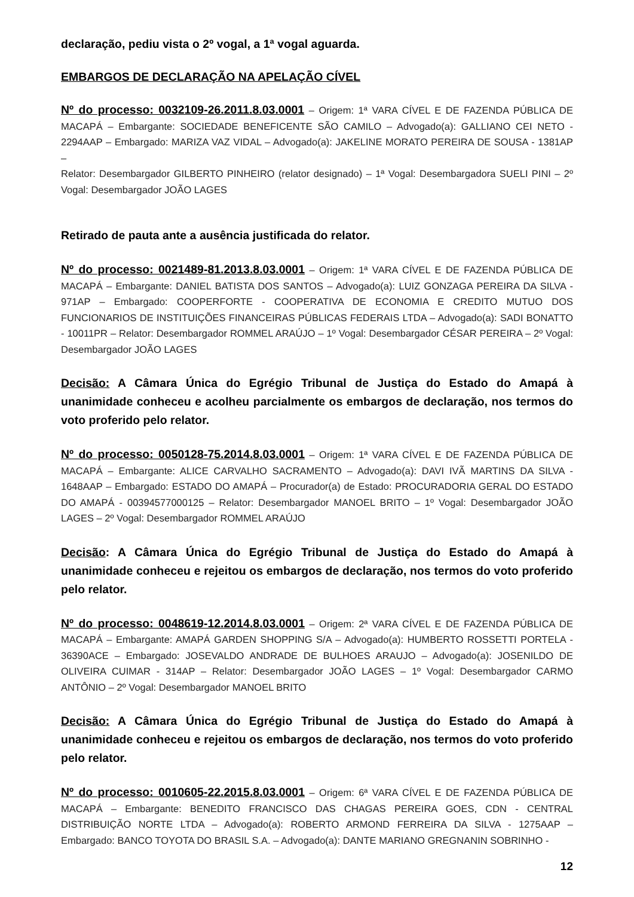declaração, pediu vista o 2º vogal, a 1ª vogal aguarda.
EMBARGOS DE DECLARAÇÃO NA APELAÇÃO CÍVEL
Nº do processo: 0032109-26.2011.8.03.0001 – Origem: 1ª VARA CÍVEL E DE FAZENDA PÚBLICA DE MACAPÁ – Embargante: SOCIEDADE BENEFICENTE SÃO CAMILO – Advogado(a): GALLIANO CEI NETO - 2294AAP – Embargado: MARIZA VAZ VIDAL – Advogado(a): JAKELINE MORATO PEREIRA DE SOUSA - 1381AP –
Relator: Desembargador GILBERTO PINHEIRO (relator designado) – 1ª Vogal: Desembargadora SUELI PINI – 2º Vogal: Desembargador JOÃO LAGES
Retirado de pauta ante a ausência justificada do relator.
Nº do processo: 0021489-81.2013.8.03.0001 – Origem: 1ª VARA CÍVEL E DE FAZENDA PÚBLICA DE MACAPÁ – Embargante: DANIEL BATISTA DOS SANTOS – Advogado(a): LUIZ GONZAGA PEREIRA DA SILVA - 971AP – Embargado: COOPERFORTE - COOPERATIVA DE ECONOMIA E CREDITO MUTUO DOS FUNCIONARIOS DE INSTITUIÇÕES FINANCEIRAS PÚBLICAS FEDERAIS LTDA – Advogado(a): SADI BONATTO - 10011PR – Relator: Desembargador ROMMEL ARAÚJO – 1º Vogal: Desembargador CÉSAR PEREIRA – 2º Vogal: Desembargador JOÃO LAGES
Decisão: A Câmara Única do Egrégio Tribunal de Justiça do Estado do Amapá à unanimidade conheceu e acolheu parcialmente os embargos de declaração, nos termos do voto proferido pelo relator.
Nº do processo: 0050128-75.2014.8.03.0001 – Origem: 1ª VARA CÍVEL E DE FAZENDA PÚBLICA DE MACAPÁ – Embargante: ALICE CARVALHO SACRAMENTO – Advogado(a): DAVI IVÃ MARTINS DA SILVA - 1648AAP – Embargado: ESTADO DO AMAPÁ – Procurador(a) de Estado: PROCURADORIA GERAL DO ESTADO DO AMAPÁ - 00394577000125 – Relator: Desembargador MANOEL BRITO – 1º Vogal: Desembargador JOÃO LAGES – 2º Vogal: Desembargador ROMMEL ARAÚJO
Decisão: A Câmara Única do Egrégio Tribunal de Justiça do Estado do Amapá à unanimidade conheceu e rejeitou os embargos de declaração, nos termos do voto proferido pelo relator.
Nº do processo: 0048619-12.2014.8.03.0001 – Origem: 2ª VARA CÍVEL E DE FAZENDA PÚBLICA DE MACAPÁ – Embargante: AMAPÁ GARDEN SHOPPING S/A – Advogado(a): HUMBERTO ROSSETTI PORTELA - 36390ACE – Embargado: JOSEVALDO ANDRADE DE BULHOES ARAUJO – Advogado(a): JOSENILDO DE OLIVEIRA CUIMAR - 314AP – Relator: Desembargador JOÃO LAGES – 1º Vogal: Desembargador CARMO ANTÔNIO – 2º Vogal: Desembargador MANOEL BRITO
Decisão: A Câmara Única do Egrégio Tribunal de Justiça do Estado do Amapá à unanimidade conheceu e rejeitou os embargos de declaração, nos termos do voto proferido pelo relator.
Nº do processo: 0010605-22.2015.8.03.0001 – Origem: 6ª VARA CÍVEL E DE FAZENDA PÚBLICA DE MACAPÁ – Embargante: BENEDITO FRANCISCO DAS CHAGAS PEREIRA GOES, CDN - CENTRAL DISTRIBUIÇÃO NORTE LTDA – Advogado(a): ROBERTO ARMOND FERREIRA DA SILVA - 1275AAP – Embargado: BANCO TOYOTA DO BRASIL S.A. – Advogado(a): DANTE MARIANO GREGNANIN SOBRINHO -
12